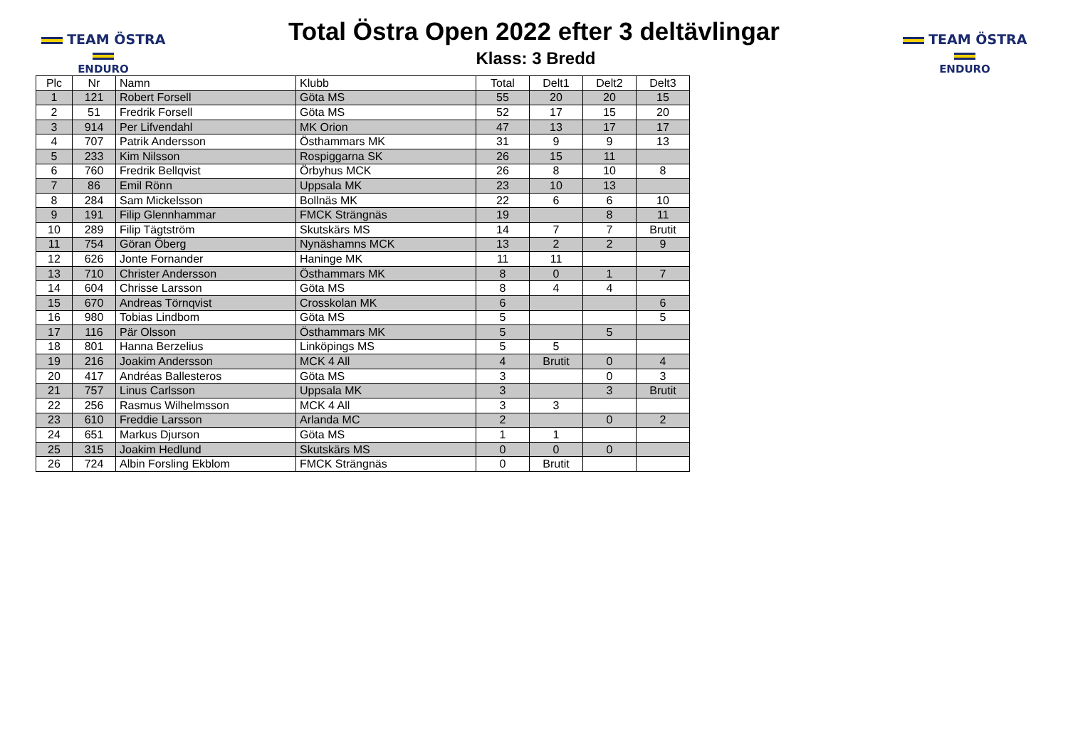TEAM ÖSTRA
ENDURO
Total Östra Open 2022 efter 3 deltävlingar
Klass: 3 Bredd
TEAM ÖSTRA
ENDURO
| Plc | Nr | Namn | Klubb | Total | Delt1 | Delt2 | Delt3 |
| --- | --- | --- | --- | --- | --- | --- | --- |
| 1 | 121 | Robert Forsell | Göta MS | 55 | 20 | 20 | 15 |
| 2 | 51 | Fredrik Forsell | Göta MS | 52 | 17 | 15 | 20 |
| 3 | 914 | Per Lifvendahl | MK Orion | 47 | 13 | 17 | 17 |
| 4 | 707 | Patrik Andersson | Östhammars MK | 31 | 9 | 9 | 13 |
| 5 | 233 | Kim Nilsson | Rospiggarna SK | 26 | 15 | 11 | |
| 6 | 760 | Fredrik Bellqvist | Örbyhus MCK | 26 | 8 | 10 | 8 |
| 7 | 86 | Emil Rönn | Uppsala MK | 23 | 10 | 13 | |
| 8 | 284 | Sam Mickelsson | Bollnäs MK | 22 | 6 | 6 | 10 |
| 9 | 191 | Filip Glennhammar | FMCK Strängnäs | 19 | | 8 | 11 |
| 10 | 289 | Filip Tägtström | Skutskärs MS | 14 | 7 | 7 | Brutit |
| 11 | 754 | Göran Öberg | Nynäshamns MCK | 13 | 2 | 2 | 9 |
| 12 | 626 | Jonte Fornander | Haninge MK | 11 | 11 | | |
| 13 | 710 | Christer Andersson | Östhammars MK | 8 | 0 | 1 | 7 |
| 14 | 604 | Chrisse Larsson | Göta MS | 8 | 4 | 4 | |
| 15 | 670 | Andreas Törnqvist | Crosskolan MK | 6 | | | 6 |
| 16 | 980 | Tobias Lindbom | Göta MS | 5 | | | 5 |
| 17 | 116 | Pär Olsson | Östhammars MK | 5 | | 5 | |
| 18 | 801 | Hanna Berzelius | Linköpings MS | 5 | 5 | | |
| 19 | 216 | Joakim Andersson | MCK 4 All | 4 | Brutit | 0 | 4 |
| 20 | 417 | Andréas Ballesteros | Göta MS | 3 | | 0 | 3 |
| 21 | 757 | Linus Carlsson | Uppsala MK | 3 | | 3 | Brutit |
| 22 | 256 | Rasmus Wilhelmsson | MCK 4 All | 3 | 3 | | |
| 23 | 610 | Freddie Larsson | Arlanda MC | 2 | | 0 | 2 |
| 24 | 651 | Markus Djurson | Göta MS | 1 | 1 | | |
| 25 | 315 | Joakim Hedlund | Skutskärs MS | 0 | 0 | 0 | |
| 26 | 724 | Albin Forsling Ekblom | FMCK Strängnäs | 0 | Brutit | | |